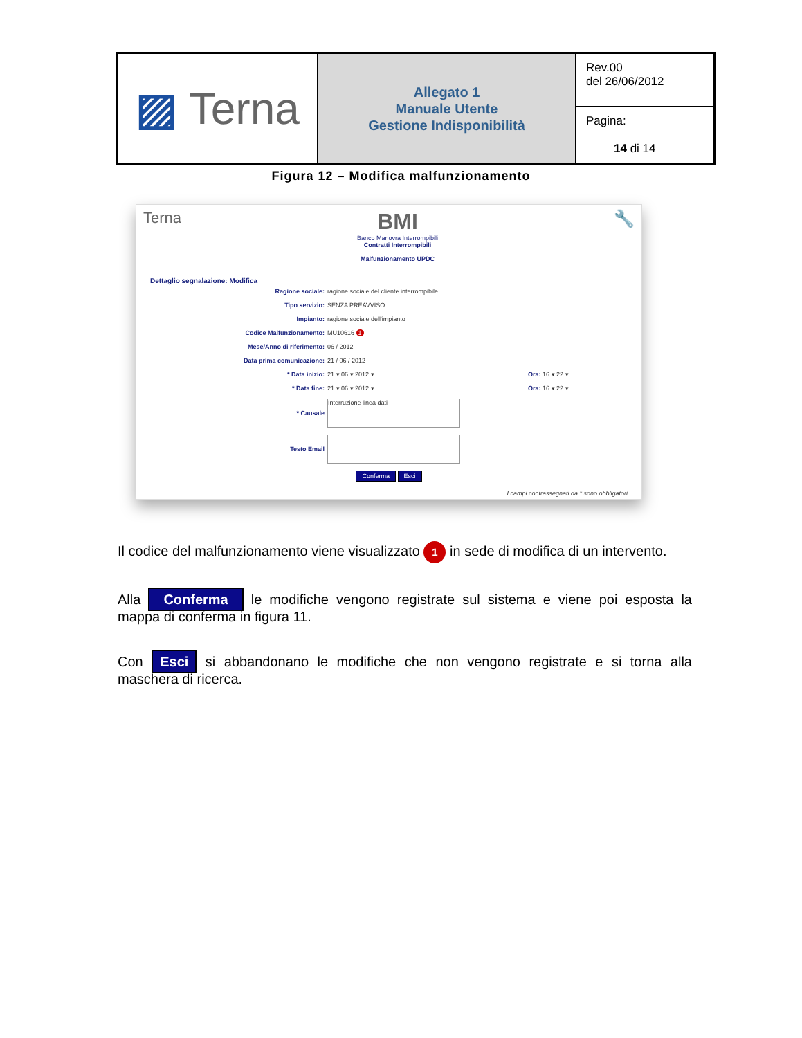| ▨ Terna | Allegato 1 Manuale Utente Gestione Indisponibilità | Rev.00 del 26/06/2012 |
| | | Pagina: 14 di 14 |
Figura 12 – Modifica malfunzionamento
Terna BMI
Banco Manovra Interrompibili
Contratti Interrompibili
Malfunzionamento UPDC 🔧
Dettaglio segnalazione: Modifica
| Ragione sociale: | ragione sociale del cliente interrompibile |
| Tipo servizio: | SENZA PREAVVISO |
| Impianto: | ragione sociale dell'impianto |
| Codice Malfunzionamento: | MU10616 1 |
| Mese/Anno di riferimento: | 06 / 2012 |
| Data prima comunicazione: | 21 / 06 / 2012 |
| * Data inizio: | 21 ▾ 06 ▾ 2012 ▾ Ora: 16 ▾ 22 ▾ |
| * Data fine: | 21 ▾ 06 ▾ 2012 ▾ Ora: 16 ▾ 22 ▾ |
| * Causale | Interruzione linea dati |
| Testo Email | |
Conferma Esci
I campi contrassegnati da * sono obbligatori
Il codice del malfunzionamento viene visualizzato 1 in sede di modifica di un intervento.
Alla Conferma le modifiche vengono registrate sul sistema e viene poi esposta la mappa di conferma in figura 11.
Con Esci si abbandonano le modifiche che non vengono registrate e si torna alla maschera di ricerca.